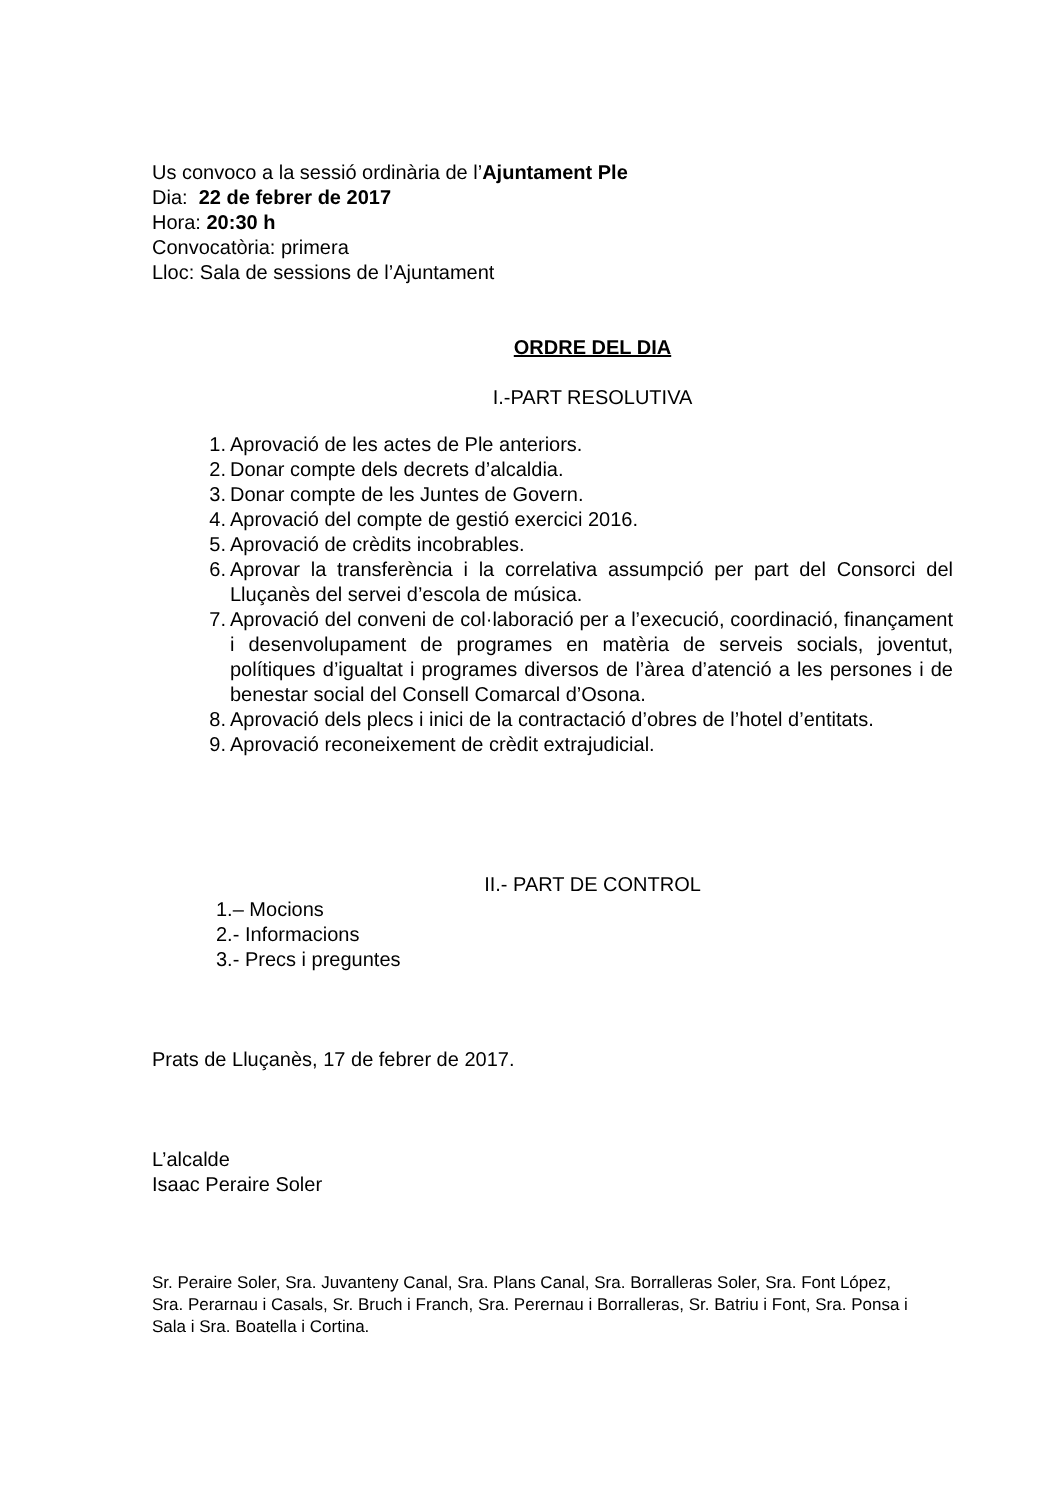Us convoco a la sessió ordinària de l’Ajuntament Ple
Dia: 22 de febrer de 2017
Hora: 20:30 h
Convocatòria: primera
Lloc: Sala de sessions de l’Ajuntament
ORDRE DEL DIA
I.-PART RESOLUTIVA
1. Aprovació de les actes de Ple anteriors.
2. Donar compte dels decrets d’alcaldia.
3. Donar compte de les Juntes de Govern.
4. Aprovació del compte de gestió exercici 2016.
5. Aprovació de crèdits incobrables.
6. Aprovar la transferència i la correlativa assumpció per part del Consorci del Lluçanès del servei d’escola de música.
7. Aprovació del conveni de col·laboració per a l’execució, coordinació, finançament i desenvolupament de programes en matèria de serveis socials, joventut, polítiques d’igualtat i programes diversos de l’àrea d’atenció a les persones i de benestar social del Consell Comarcal d’Osona.
8. Aprovació dels plecs i inici de la contractació d’obres de l’hotel d’entitats.
9. Aprovació reconeixement de crèdit extrajudicial.
II.- PART DE CONTROL
1.– Mocions
2.- Informacions
3.- Precs i preguntes
Prats de Lluçanès, 17 de febrer de 2017.
L’alcalde
Isaac Peraire Soler
Sr. Peraire Soler, Sra. Juvanteny Canal, Sra. Plans Canal, Sra. Borralleras Soler, Sra. Font López, Sra. Perarnau i Casals, Sr. Bruch i Franch, Sra. Perernau i Borralleras, Sr. Batriu i Font, Sra. Ponsa i Sala i Sra. Boatella i Cortina.